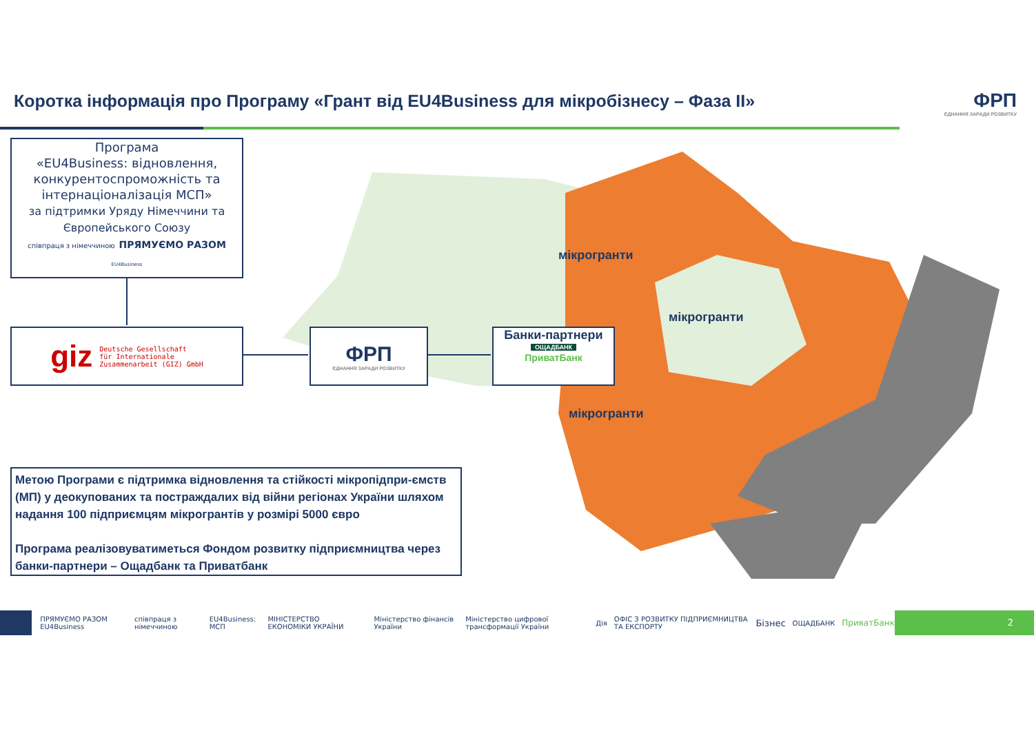Коротка інформація про Програму «Грант від EU4Business для мікробізнесу – Фаза ІІ»
ФРП
ЄДНАННЯ ЗАРАДИ РОЗВИТКУ
мікрогранти
мікрогранти
мікрогранти
Програма
«EU4Business: відновлення, конкурентоспроможність та інтернаціоналізація МСП»
за підтримки Уряду Німеччини та Європейського Союзу
співпраця з німеччиною ПРЯМУЄМО РАЗОМ EU4Business
giz Deutsche Gesellschaft
für Internationale
Zusammenarbeit (GIZ) GmbH
ФРП
ЄДНАННЯ ЗАРАДИ РОЗВИТКУ
Банки-партнери
ОЩАДБАНК
ПриватБанк
Метою Програми є підтримка відновлення та стійкості мікропідпри-ємств (МП) у деокупованих та постраждалих від війни регіонах України шляхом надання 100 підприємцям мікрогрантів у розмірі 5000 євро
Програма реалізовуватиметься Фондом розвитку підприємництва через банки-партнери – Ощадбанк та Приватбанк
ПРЯМУЄМО РАЗОМ EU4Business співпраця з німеччиною EU4Business: МСП МІНІСТЕРСТВО ЕКОНОМІКИ УКРАЇНИ Міністерство фінансів України Міністерство цифрової трансформації України Дія ОФІС З РОЗВИТКУ ПІДПРИЄМНИЦТВА ТА ЕКСПОРТУ Бізнес ОЩАДБАНК ПриватБанк
2